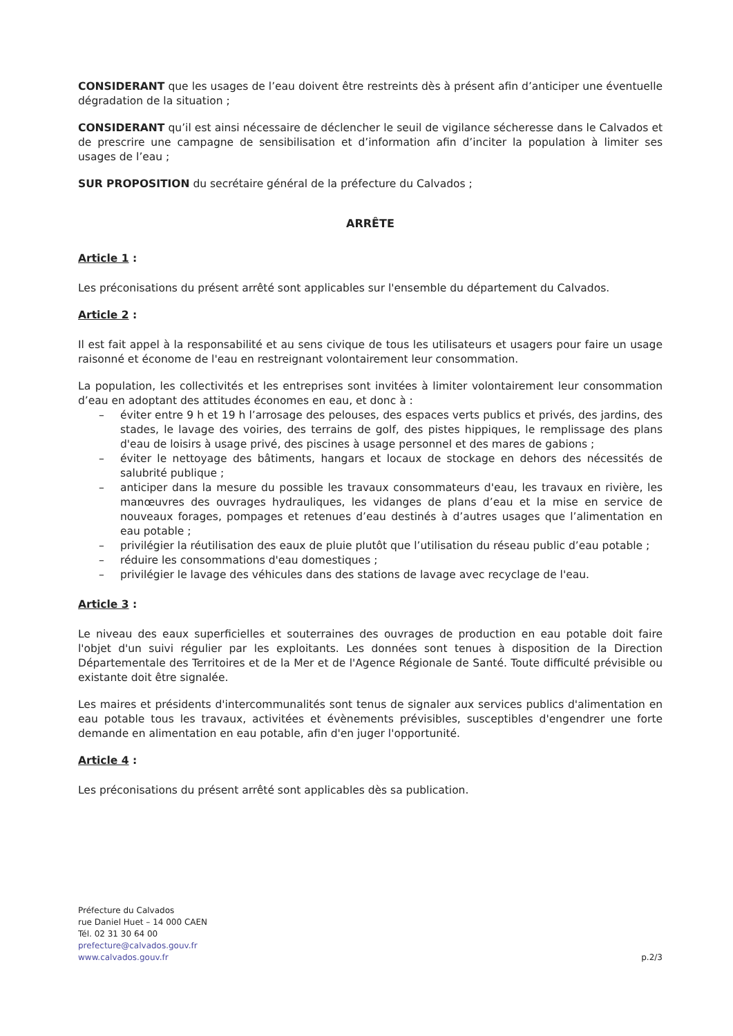CONSIDERANT que les usages de l’eau doivent être restreints dès à présent afin d’anticiper une éventuelle dégradation de la situation ;
CONSIDERANT qu’il est ainsi nécessaire de déclencher le seuil de vigilance sécheresse dans le Calvados et de prescrire une campagne de sensibilisation et d’information afin d’inciter la population à limiter ses usages de l’eau ;
SUR PROPOSITION du secrétaire général de la préfecture du Calvados ;
ARRÊTE
Article 1 :
Les préconisations du présent arrêté sont applicables sur l'ensemble du département du Calvados.
Article 2 :
Il est fait appel à la responsabilité et au sens civique de tous les utilisateurs et usagers pour faire un usage raisonné et économe de l'eau en restreignant volontairement leur consommation.
La population, les collectivités et les entreprises sont invitées à limiter volontairement leur consommation d’eau en adoptant des attitudes économes en eau, et donc à :
– éviter entre 9 h et 19 h l’arrosage des pelouses, des espaces verts publics et privés, des jardins, des stades, le lavage des voiries, des terrains de golf, des pistes hippiques, le remplissage des plans d'eau de loisirs à usage privé, des piscines à usage personnel et des mares de gabions ;
– éviter le nettoyage des bâtiments, hangars et locaux de stockage en dehors des nécessités de salubrité publique ;
– anticiper dans la mesure du possible les travaux consommateurs d'eau, les travaux en rivière, les manœuvres des ouvrages hydrauliques, les vidanges de plans d’eau et la mise en service de nouveaux forages, pompages et retenues d’eau destinés à d’autres usages que l’alimentation en eau potable ;
– privilégier la réutilisation des eaux de pluie plutôt que l’utilisation du réseau public d’eau potable ;
– réduire les consommations d'eau domestiques ;
– privilégier le lavage des véhicules dans des stations de lavage avec recyclage de l'eau.
Article 3 :
Le niveau des eaux superficielles et souterraines des ouvrages de production en eau potable doit faire l'objet d'un suivi régulier par les exploitants. Les données sont tenues à disposition de la Direction Départementale des Territoires et de la Mer et de l'Agence Régionale de Santé. Toute difficulté prévisible ou existante doit être signalée.
Les maires et présidents d'intercommunalités sont tenus de signaler aux services publics d'alimentation en eau potable tous les travaux, activitées et évènements prévisibles, susceptibles d'engendrer une forte demande en alimentation en eau potable, afin d'en juger l'opportunité.
Article 4 :
Les préconisations du présent arrêté sont applicables dès sa publication.
Préfecture du Calvados
rue Daniel Huet – 14 000 CAEN
Tél. 02 31 30 64 00
prefecture@calvados.gouv.fr
www.calvados.gouv.fr
p.2/3